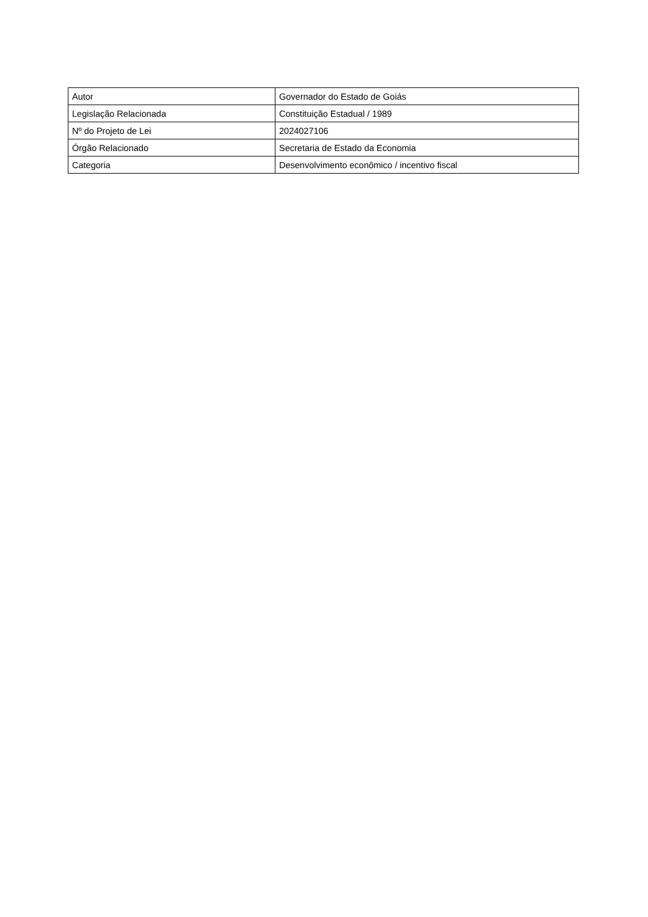| Autor | Governador do Estado de Goiás |
| Legislação Relacionada | Constituição Estadual / 1989 |
| Nº do Projeto de Lei | 2024027106 |
| Órgão Relacionado | Secretaria de Estado da Economia |
| Categoria | Desenvolvimento econômico / incentivo fiscal |